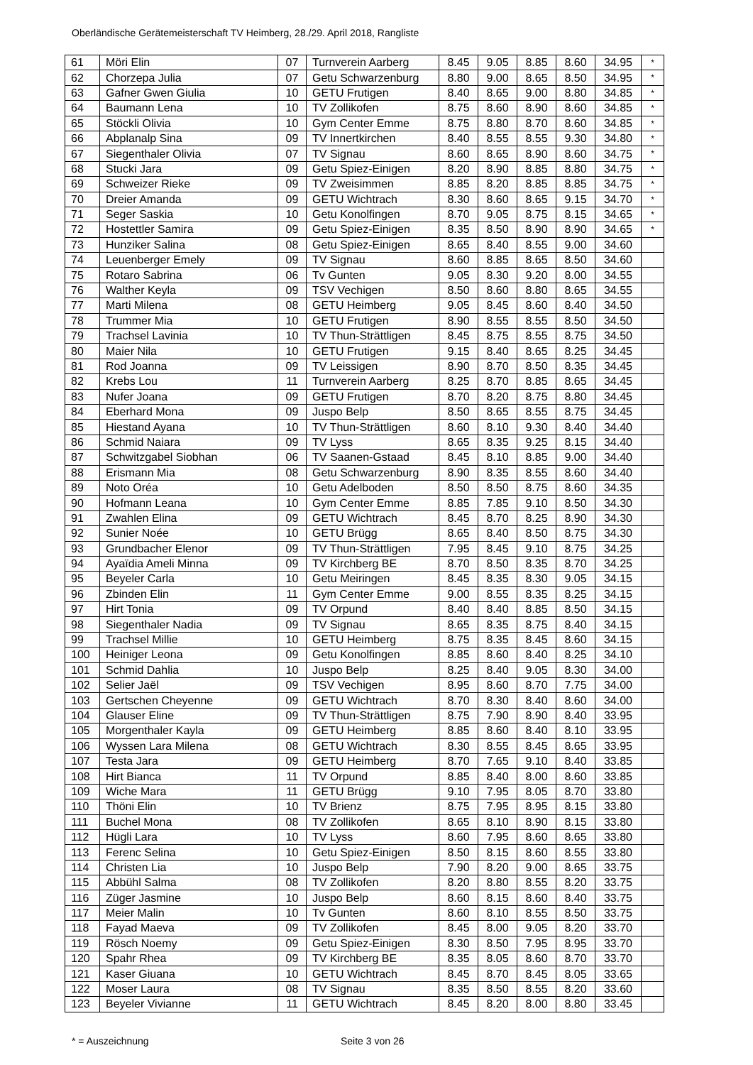Oberländische Gerätemeisterschaft TV Heimberg, 28./29. April 2018, Rangliste
| 61 | Möri Elin | 07 | Turnverein Aarberg | 8.45 | 9.05 | 8.85 | 8.60 | 34.95 | * |
| 62 | Chorzepa Julia | 07 | Getu Schwarzenburg | 8.80 | 9.00 | 8.65 | 8.50 | 34.95 | * |
| 63 | Gafner Gwen Giulia | 10 | GETU Frutigen | 8.40 | 8.65 | 9.00 | 8.80 | 34.85 | * |
| 64 | Baumann Lena | 10 | TV Zollikofen | 8.75 | 8.60 | 8.90 | 8.60 | 34.85 | * |
| 65 | Stöckli Olivia | 10 | Gym Center Emme | 8.75 | 8.80 | 8.70 | 8.60 | 34.85 | * |
| 66 | Abplanalp Sina | 09 | TV Innertkirchen | 8.40 | 8.55 | 8.55 | 9.30 | 34.80 | * |
| 67 | Siegenthaler Olivia | 07 | TV Signau | 8.60 | 8.65 | 8.90 | 8.60 | 34.75 | * |
| 68 | Stucki Jara | 09 | Getu Spiez-Einigen | 8.20 | 8.90 | 8.85 | 8.80 | 34.75 | * |
| 69 | Schweizer Rieke | 09 | TV Zweisimmen | 8.85 | 8.20 | 8.85 | 8.85 | 34.75 | * |
| 70 | Dreier Amanda | 09 | GETU Wichtrach | 8.30 | 8.60 | 8.65 | 9.15 | 34.70 | * |
| 71 | Seger Saskia | 10 | Getu Konolfingen | 8.70 | 9.05 | 8.75 | 8.15 | 34.65 | * |
| 72 | Hostettler Samira | 09 | Getu Spiez-Einigen | 8.35 | 8.50 | 8.90 | 8.90 | 34.65 | * |
| 73 | Hunziker Salina | 08 | Getu Spiez-Einigen | 8.65 | 8.40 | 8.55 | 9.00 | 34.60 | |
| 74 | Leuenberger Emely | 09 | TV Signau | 8.60 | 8.85 | 8.65 | 8.50 | 34.60 | |
| 75 | Rotaro Sabrina | 06 | Tv Gunten | 9.05 | 8.30 | 9.20 | 8.00 | 34.55 | |
| 76 | Walther Keyla | 09 | TSV Vechigen | 8.50 | 8.60 | 8.80 | 8.65 | 34.55 | |
| 77 | Marti Milena | 08 | GETU Heimberg | 9.05 | 8.45 | 8.60 | 8.40 | 34.50 | |
| 78 | Trummer Mia | 10 | GETU Frutigen | 8.90 | 8.55 | 8.55 | 8.50 | 34.50 | |
| 79 | Trachsel Lavinia | 10 | TV Thun-Strättligen | 8.45 | 8.75 | 8.55 | 8.75 | 34.50 | |
| 80 | Maier Nila | 10 | GETU Frutigen | 9.15 | 8.40 | 8.65 | 8.25 | 34.45 | |
| 81 | Rod Joanna | 09 | TV Leissigen | 8.90 | 8.70 | 8.50 | 8.35 | 34.45 | |
| 82 | Krebs Lou | 11 | Turnverein Aarberg | 8.25 | 8.70 | 8.85 | 8.65 | 34.45 | |
| 83 | Nufer Joana | 09 | GETU Frutigen | 8.70 | 8.20 | 8.75 | 8.80 | 34.45 | |
| 84 | Eberhard Mona | 09 | Juspo Belp | 8.50 | 8.65 | 8.55 | 8.75 | 34.45 | |
| 85 | Hiestand Ayana | 10 | TV Thun-Strättligen | 8.60 | 8.10 | 9.30 | 8.40 | 34.40 | |
| 86 | Schmid Naiara | 09 | TV Lyss | 8.65 | 8.35 | 9.25 | 8.15 | 34.40 | |
| 87 | Schwitzgabel Siobhan | 06 | TV Saanen-Gstaad | 8.45 | 8.10 | 8.85 | 9.00 | 34.40 | |
| 88 | Erismann Mia | 08 | Getu Schwarzenburg | 8.90 | 8.35 | 8.55 | 8.60 | 34.40 | |
| 89 | Noto Oréa | 10 | Getu Adelboden | 8.50 | 8.50 | 8.75 | 8.60 | 34.35 | |
| 90 | Hofmann Leana | 10 | Gym Center Emme | 8.85 | 7.85 | 9.10 | 8.50 | 34.30 | |
| 91 | Zwahlen Elina | 09 | GETU Wichtrach | 8.45 | 8.70 | 8.25 | 8.90 | 34.30 | |
| 92 | Sunier Noée | 10 | GETU Brügg | 8.65 | 8.40 | 8.50 | 8.75 | 34.30 | |
| 93 | Grundbacher Elenor | 09 | TV Thun-Strättligen | 7.95 | 8.45 | 9.10 | 8.75 | 34.25 | |
| 94 | Ayaïdia Ameli Minna | 09 | TV Kirchberg BE | 8.70 | 8.50 | 8.35 | 8.70 | 34.25 | |
| 95 | Beyeler Carla | 10 | Getu Meiringen | 8.45 | 8.35 | 8.30 | 9.05 | 34.15 | |
| 96 | Zbinden Elin | 11 | Gym Center Emme | 9.00 | 8.55 | 8.35 | 8.25 | 34.15 | |
| 97 | Hirt Tonia | 09 | TV Orpund | 8.40 | 8.40 | 8.85 | 8.50 | 34.15 | |
| 98 | Siegenthaler Nadia | 09 | TV Signau | 8.65 | 8.35 | 8.75 | 8.40 | 34.15 | |
| 99 | Trachsel Millie | 10 | GETU Heimberg | 8.75 | 8.35 | 8.45 | 8.60 | 34.15 | |
| 100 | Heiniger Leona | 09 | Getu Konolfingen | 8.85 | 8.60 | 8.40 | 8.25 | 34.10 | |
| 101 | Schmid Dahlia | 10 | Juspo Belp | 8.25 | 8.40 | 9.05 | 8.30 | 34.00 | |
| 102 | Selier Jaël | 09 | TSV Vechigen | 8.95 | 8.60 | 8.70 | 7.75 | 34.00 | |
| 103 | Gertschen Cheyenne | 09 | GETU Wichtrach | 8.70 | 8.30 | 8.40 | 8.60 | 34.00 | |
| 104 | Glauser Eline | 09 | TV Thun-Strättligen | 8.75 | 7.90 | 8.90 | 8.40 | 33.95 | |
| 105 | Morgenthaler Kayla | 09 | GETU Heimberg | 8.85 | 8.60 | 8.40 | 8.10 | 33.95 | |
| 106 | Wyssen Lara Milena | 08 | GETU Wichtrach | 8.30 | 8.55 | 8.45 | 8.65 | 33.95 | |
| 107 | Testa Jara | 09 | GETU Heimberg | 8.70 | 7.65 | 9.10 | 8.40 | 33.85 | |
| 108 | Hirt Bianca | 11 | TV Orpund | 8.85 | 8.40 | 8.00 | 8.60 | 33.85 | |
| 109 | Wiche Mara | 11 | GETU Brügg | 9.10 | 7.95 | 8.05 | 8.70 | 33.80 | |
| 110 | Thöni Elin | 10 | TV Brienz | 8.75 | 7.95 | 8.95 | 8.15 | 33.80 | |
| 111 | Buchel Mona | 08 | TV Zollikofen | 8.65 | 8.10 | 8.90 | 8.15 | 33.80 | |
| 112 | Hügli Lara | 10 | TV Lyss | 8.60 | 7.95 | 8.60 | 8.65 | 33.80 | |
| 113 | Ferenc Selina | 10 | Getu Spiez-Einigen | 8.50 | 8.15 | 8.60 | 8.55 | 33.80 | |
| 114 | Christen Lia | 10 | Juspo Belp | 7.90 | 8.20 | 9.00 | 8.65 | 33.75 | |
| 115 | Abbühl Salma | 08 | TV Zollikofen | 8.20 | 8.80 | 8.55 | 8.20 | 33.75 | |
| 116 | Züger Jasmine | 10 | Juspo Belp | 8.60 | 8.15 | 8.60 | 8.40 | 33.75 | |
| 117 | Meier Malin | 10 | Tv Gunten | 8.60 | 8.10 | 8.55 | 8.50 | 33.75 | |
| 118 | Fayad Maeva | 09 | TV Zollikofen | 8.45 | 8.00 | 9.05 | 8.20 | 33.70 | |
| 119 | Rösch Noemy | 09 | Getu Spiez-Einigen | 8.30 | 8.50 | 7.95 | 8.95 | 33.70 | |
| 120 | Spahr Rhea | 09 | TV Kirchberg BE | 8.35 | 8.05 | 8.60 | 8.70 | 33.70 | |
| 121 | Kaser Giuana | 10 | GETU Wichtrach | 8.45 | 8.70 | 8.45 | 8.05 | 33.65 | |
| 122 | Moser Laura | 08 | TV Signau | 8.35 | 8.50 | 8.55 | 8.20 | 33.60 | |
| 123 | Beyeler Vivianne | 11 | GETU Wichtrach | 8.45 | 8.20 | 8.00 | 8.80 | 33.45 | |
* = Auszeichnung Seite 3 von 26